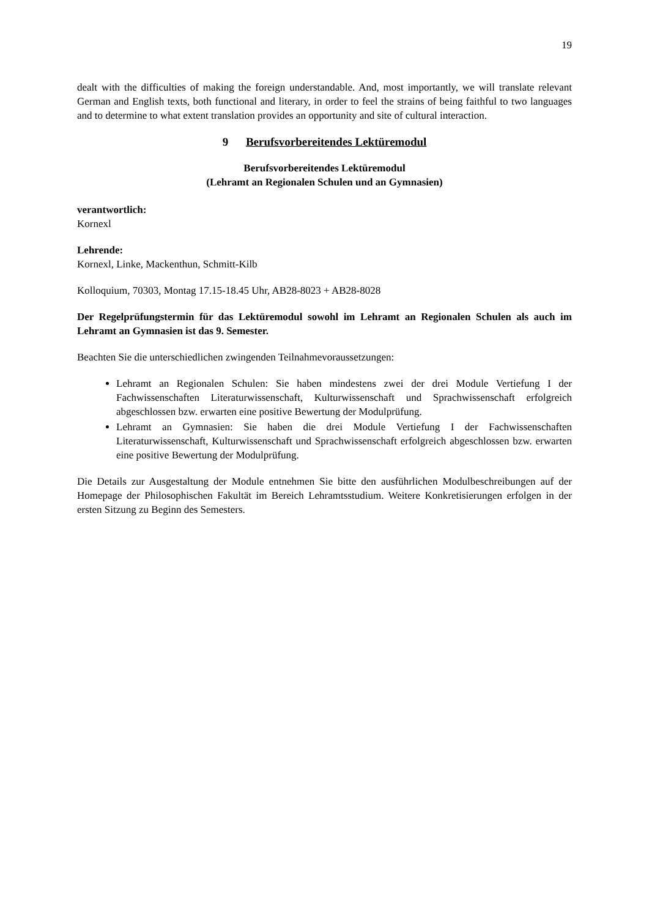19
dealt with the difficulties of making the foreign understandable. And, most importantly, we will translate relevant German and English texts, both functional and literary, in order to feel the strains of being faithful to two languages and to determine to what extent translation provides an opportunity and site of cultural interaction.
9 Berufsvorbereitendes Lektüremodul
Berufsvorbereitendes Lektüremodul
(Lehramt an Regionalen Schulen und an Gymnasien)
verantwortlich:
Kornexl
Lehrende:
Kornexl, Linke, Mackenthun, Schmitt-Kilb
Kolloquium, 70303, Montag 17.15-18.45 Uhr, AB28-8023 + AB28-8028
Der Regelprüfungstermin für das Lektüremodul sowohl im Lehramt an Regionalen Schulen als auch im Lehramt an Gymnasien ist das 9. Semester.
Beachten Sie die unterschiedlichen zwingenden Teilnahmevoraussetzungen:
Lehramt an Regionalen Schulen: Sie haben mindestens zwei der drei Module Vertiefung I der Fachwissenschaften Literaturwissenschaft, Kulturwissenschaft und Sprachwissenschaft erfolgreich abgeschlossen bzw. erwarten eine positive Bewertung der Modulprüfung.
Lehramt an Gymnasien: Sie haben die drei Module Vertiefung I der Fachwissenschaften Literaturwissenschaft, Kulturwissenschaft und Sprachwissenschaft erfolgreich abgeschlossen bzw. erwarten eine positive Bewertung der Modulprüfung.
Die Details zur Ausgestaltung der Module entnehmen Sie bitte den ausführlichen Modulbeschreibungen auf der Homepage der Philosophischen Fakultät im Bereich Lehramtsstudium. Weitere Konkretisierungen erfolgen in der ersten Sitzung zu Beginn des Semesters.